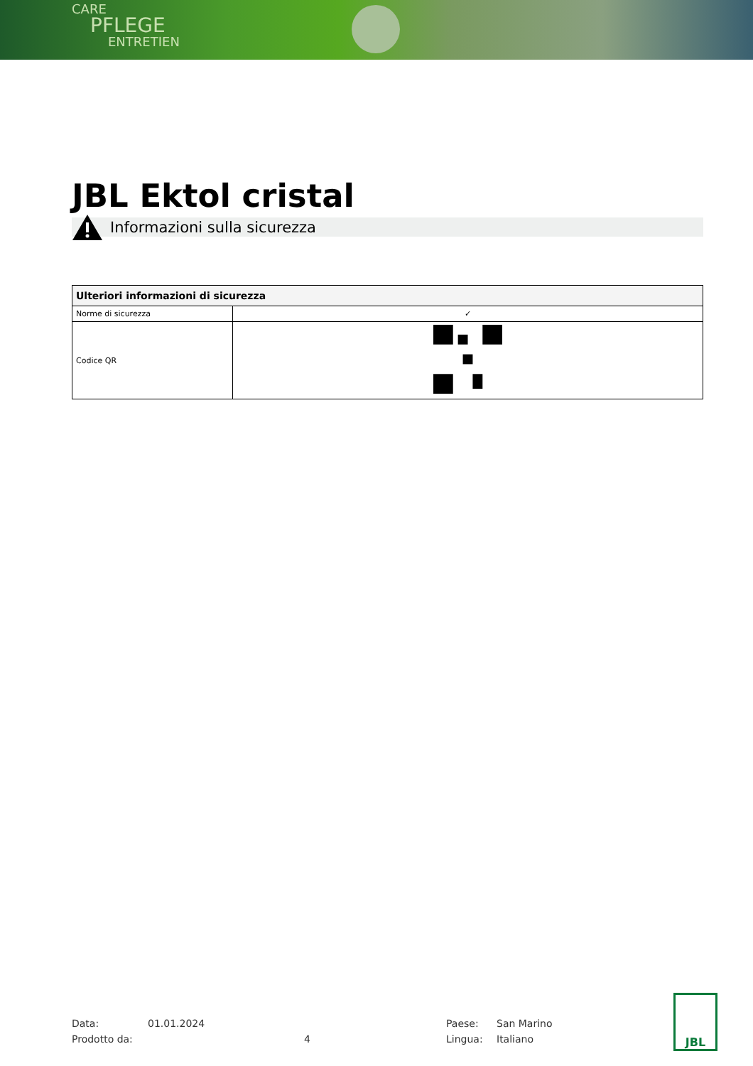CARE
PFLEGE
ENTRETIEN
JBL Ektol cristal
Informazioni sulla sicurezza
| Ulteriori informazioni di sicurezza | |
| --- | --- |
| Norme di sicurezza | ✓ |
| Codice QR | |
Data:
01.01.2024
Paese:
San Marino
Prodotto da:
4
Lingua:
Italiano
JBL